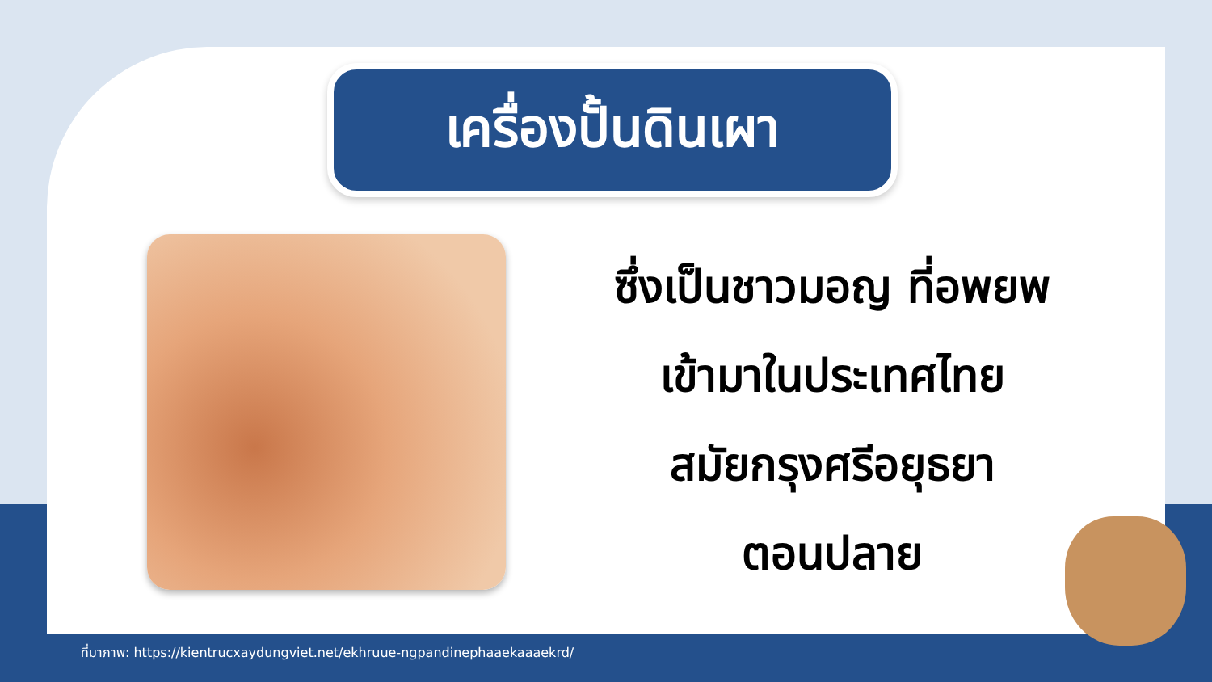เครื่องปั้นดินเผา
ซึ่งเป็นชาวมอญ ที่อพยพ
เข้ามาในประเทศไทย
สมัยกรุงศรีอยุธยา
ตอนปลาย
ที่มาภาพ: https://kientrucxaydungviet.net/ekhruue-ngpandinephaaekaaaekrd/